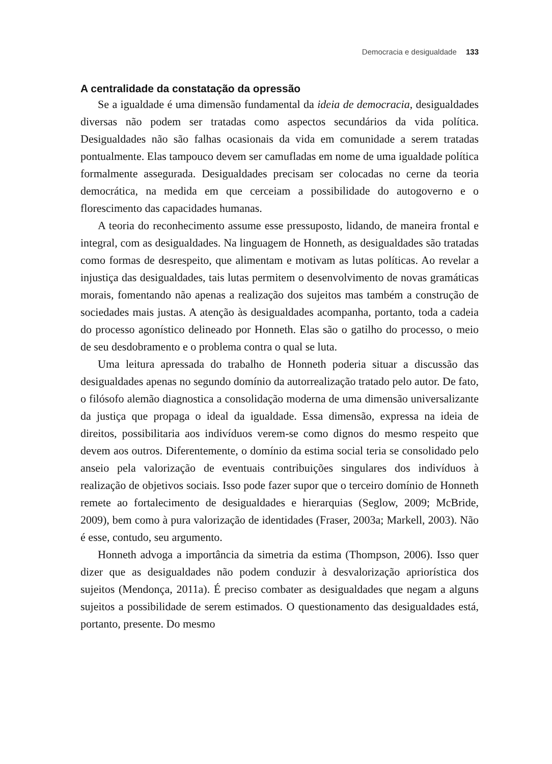Democracia e desigualdade 133
A centralidade da constatação da opressão
Se a igualdade é uma dimensão fundamental da ideia de democracia, desigualdades diversas não podem ser tratadas como aspectos secundários da vida política. Desigualdades não são falhas ocasionais da vida em comunidade a serem tratadas pontualmente. Elas tampouco devem ser camufladas em nome de uma igualdade política formalmente assegurada. Desigualdades precisam ser colocadas no cerne da teoria democrática, na medida em que cerceiam a possibilidade do autogoverno e o florescimento das capacidades humanas.
A teoria do reconhecimento assume esse pressuposto, lidando, de maneira frontal e integral, com as desigualdades. Na linguagem de Honneth, as desigualdades são tratadas como formas de desrespeito, que alimentam e motivam as lutas políticas. Ao revelar a injustiça das desigualdades, tais lutas permitem o desenvolvimento de novas gramáticas morais, fomentando não apenas a realização dos sujeitos mas também a construção de sociedades mais justas. A atenção às desigualdades acompanha, portanto, toda a cadeia do processo agonístico delineado por Honneth. Elas são o gatilho do processo, o meio de seu desdobramento e o problema contra o qual se luta.
Uma leitura apressada do trabalho de Honneth poderia situar a discussão das desigualdades apenas no segundo domínio da autorrealização tratado pelo autor. De fato, o filósofo alemão diagnostica a consolidação moderna de uma dimensão universalizante da justiça que propaga o ideal da igualdade. Essa dimensão, expressa na ideia de direitos, possibilitaria aos indivíduos verem-se como dignos do mesmo respeito que devem aos outros. Diferentemente, o domínio da estima social teria se consolidado pelo anseio pela valorização de eventuais contribuições singulares dos indivíduos à realização de objetivos sociais. Isso pode fazer supor que o terceiro domínio de Honneth remete ao fortalecimento de desigualdades e hierarquias (Seglow, 2009; McBride, 2009), bem como à pura valorização de identidades (Fraser, 2003a; Markell, 2003). Não é esse, contudo, seu argumento.
Honneth advoga a importância da simetria da estima (Thompson, 2006). Isso quer dizer que as desigualdades não podem conduzir à desvalorização apriorística dos sujeitos (Mendonça, 2011a). É preciso combater as desigualdades que negam a alguns sujeitos a possibilidade de serem estimados. O questionamento das desigualdades está, portanto, presente. Do mesmo